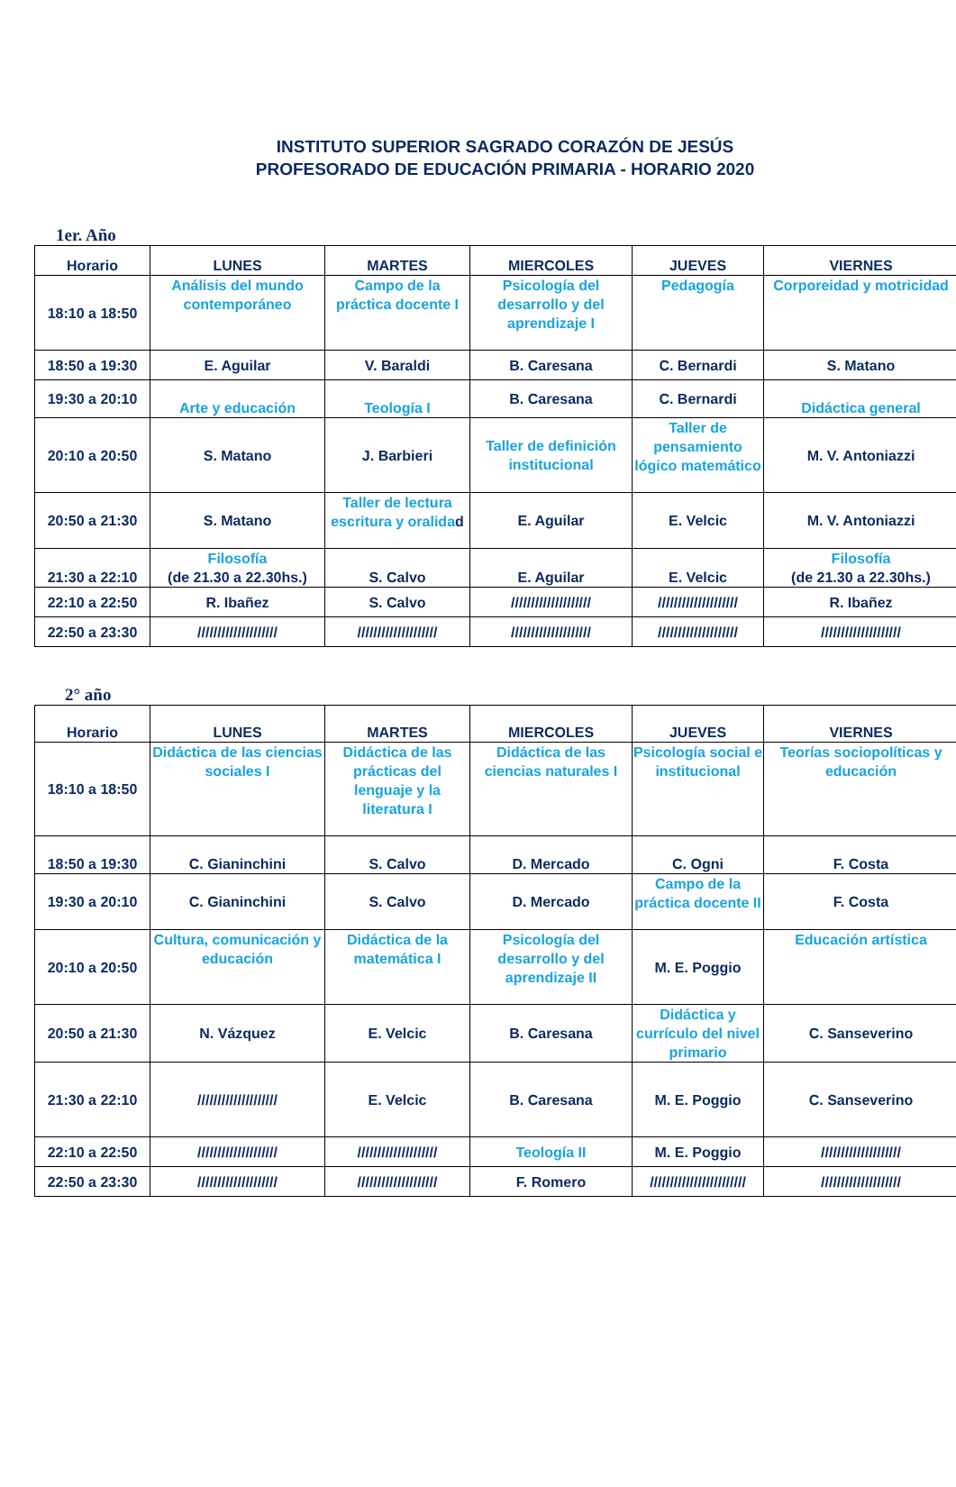INSTITUTO SUPERIOR SAGRADO CORAZÓN DE JESÚS
PROFESORADO DE EDUCACIÓN PRIMARIA - HORARIO 2020
1er. Año
| Horario | LUNES | MARTES | MIERCOLES | JUEVES | VIERNES |
| --- | --- | --- | --- | --- | --- |
| 18:10 a 18:50 | Análisis del mundo contemporáneo | Campo de la práctica docente I | Psicología del desarrollo y del aprendizaje I | Pedagogía | Corporeidad y motricidad |
| 18:50 a 19:30 | E. Aguilar | V. Baraldi | B. Caresana | C. Bernardi | S. Matano |
| 19:30 a 20:10 | Arte y educación | Teología I | B. Caresana | C. Bernardi | Didáctica general |
| 20:10 a 20:50 | S. Matano | J. Barbieri | Taller de definición institucional | Taller de pensamiento lógico matemático | M. V. Antoniazzi |
| 20:50 a 21:30 | S. Matano | Taller de lectura escritura y oralida d | E. Aguilar | E. Velcic | M. V. Antoniazzi |
| 21:30 a 22:10 | Filosofía (de 21.30 a 22.30hs.) | S. Calvo | E. Aguilar | E. Velcic | Filosofía (de 21.30 a 22.30hs.) |
| 22:10 a 22:50 | R. Ibañez | S. Calvo | //////////////////// | //////////////////// | R. Ibañez |
| 22:50 a 23:30 | //////////////////// | //////////////////// | //////////////////// | //////////////////// | //////////////////// |
2° año
| Horario | LUNES | MARTES | MIERCOLES | JUEVES | VIERNES |
| --- | --- | --- | --- | --- | --- |
| 18:10 a 18:50 | Didáctica de las ciencias sociales I | Didáctica de las prácticas del lenguaje y la literatura I | Didáctica de las ciencias naturales I | Psicología social e institucional | Teorías sociopolíticas y educación |
| 18:50 a 19:30 | C. Gianinchini | S. Calvo | D. Mercado | C. Ogni | F. Costa |
| 19:30 a 20:10 | C. Gianinchini | S. Calvo | D. Mercado | Campo de la práctica docente II | F. Costa |
| 20:10 a 20:50 | Cultura, comunicación y educación | Didáctica de la matemática I | Psicología del desarrollo y del aprendizaje II | M. E. Poggio | Educación artística |
| 20:50 a 21:30 | N. Vázquez | E. Velcic | B. Caresana | Didáctica y currículo del nivel primario | C. Sanseverino |
| 21:30 a 22:10 | //////////////////// | E. Velcic | B. Caresana | M. E. Poggio | C. Sanseverino |
| 22:10 a 22:50 | //////////////////// | //////////////////// | Teología II | M. E. Poggio | //////////////////// |
| 22:50 a 23:30 | //////////////////// | //////////////////// | F. Romero | //////////////////////// | //////////////////// |